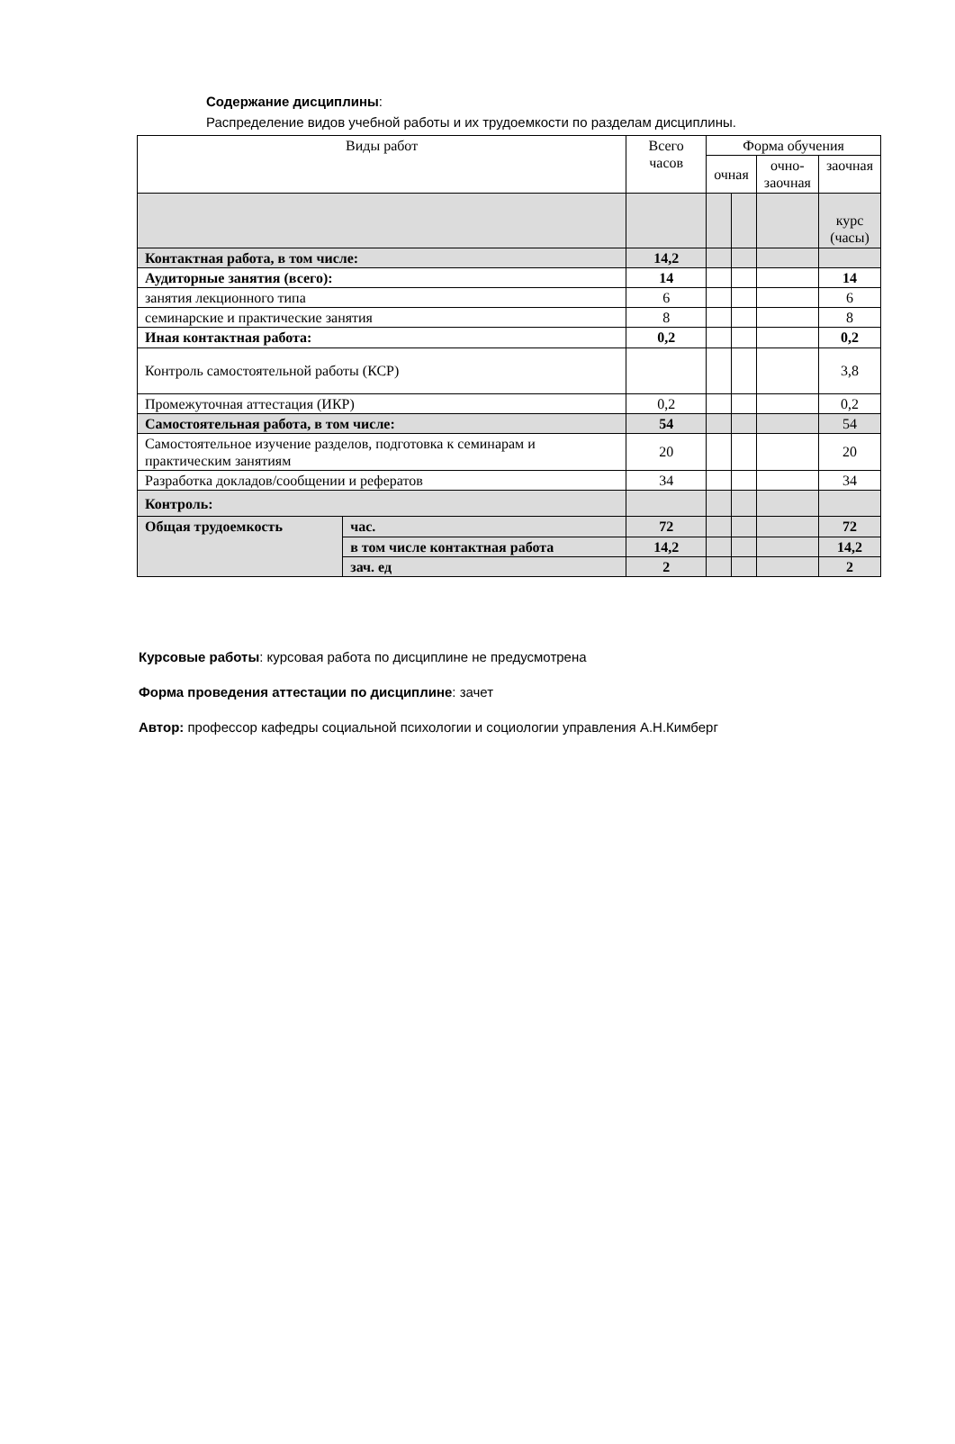Содержание дисциплины:
Распределение видов учебной работы и их трудоемкости по разделам дисциплины.
| Виды работ | | Всего часов | Форма обучения | | | |
| | | | очная | | очно- заочная | заочная |
| | | | | | | курс (часы) |
| Контактная работа, в том числе: | | 14,2 | | | | |
| Аудиторные занятия (всего): | | 14 | | | | 14 |
| занятия лекционного типа | | 6 | | | | 6 |
| семинарские и практические занятия | | 8 | | | | 8 |
| Иная контактная работа: | | 0,2 | | | | 0,2 |
| Контроль самостоятельной работы (КСР) | | | | | | 3,8 |
| Промежуточная аттестация (ИКР) | | 0,2 | | | | 0,2 |
| Самостоятельная работа, в том числе: | | 54 | | | | 54 |
| Самостоятельное изучение разделов, подготовка к семинарам и практическим занятиям | | 20 | | | | 20 |
| Разработка докладов/сообщении и рефератов | | 34 | | | | 34 |
| Контроль: | | | | | | |
| Общая трудоемкость | час. | 72 | | | | 72 |
| | в том числе контактная работа | 14,2 | | | | 14,2 |
| | зач. ед | 2 | | | | 2 |
Курсовые работы: курсовая работа по дисциплине не предусмотрена
Форма проведения аттестации по дисциплине: зачет
Автор: профессор кафедры социальной психологии и социологии управления А.Н.Кимберг